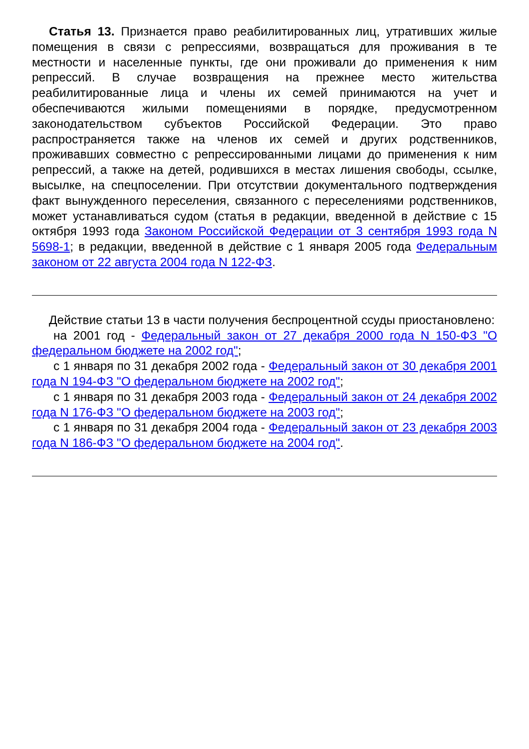Статья 13. Признается право реабилитированных лиц, утративших жилые помещения в связи с репрессиями, возвращаться для проживания в те местности и населенные пункты, где они проживали до применения к ним репрессий. В случае возвращения на прежнее место жительства реабилитированные лица и члены их семей принимаются на учет и обеспечиваются жилыми помещениями в порядке, предусмотренном законодательством субъектов Российской Федерации. Это право распространяется также на членов их семей и других родственников, проживавших совместно с репрессированными лицами до применения к ним репрессий, а также на детей, родившихся в местах лишения свободы, ссылке, высылке, на спецпоселении. При отсутствии документального подтверждения факт вынужденного переселения, связанного с переселениями родственников, может устанавливаться судом (статья в редакции, введенной в действие с 15 октября 1993 года Законом Российской Федерации от 3 сентября 1993 года N 5698-1; в редакции, введенной в действие с 1 января 2005 года Федеральным законом от 22 августа 2004 года N 122-ФЗ.
Действие статьи 13 в части получения беспроцентной ссуды приостановлено:
на 2001 год - Федеральный закон от 27 декабря 2000 года N 150-ФЗ "О федеральном бюджете на 2002 год";
с 1 января по 31 декабря 2002 года - Федеральный закон от 30 декабря 2001 года N 194-ФЗ "О федеральном бюджете на 2002 год";
с 1 января по 31 декабря 2003 года - Федеральный закон от 24 декабря 2002 года N 176-ФЗ "О федеральном бюджете на 2003 год";
с 1 января по 31 декабря 2004 года - Федеральный закон от 23 декабря 2003 года N 186-ФЗ "О федеральном бюджете на 2004 год".